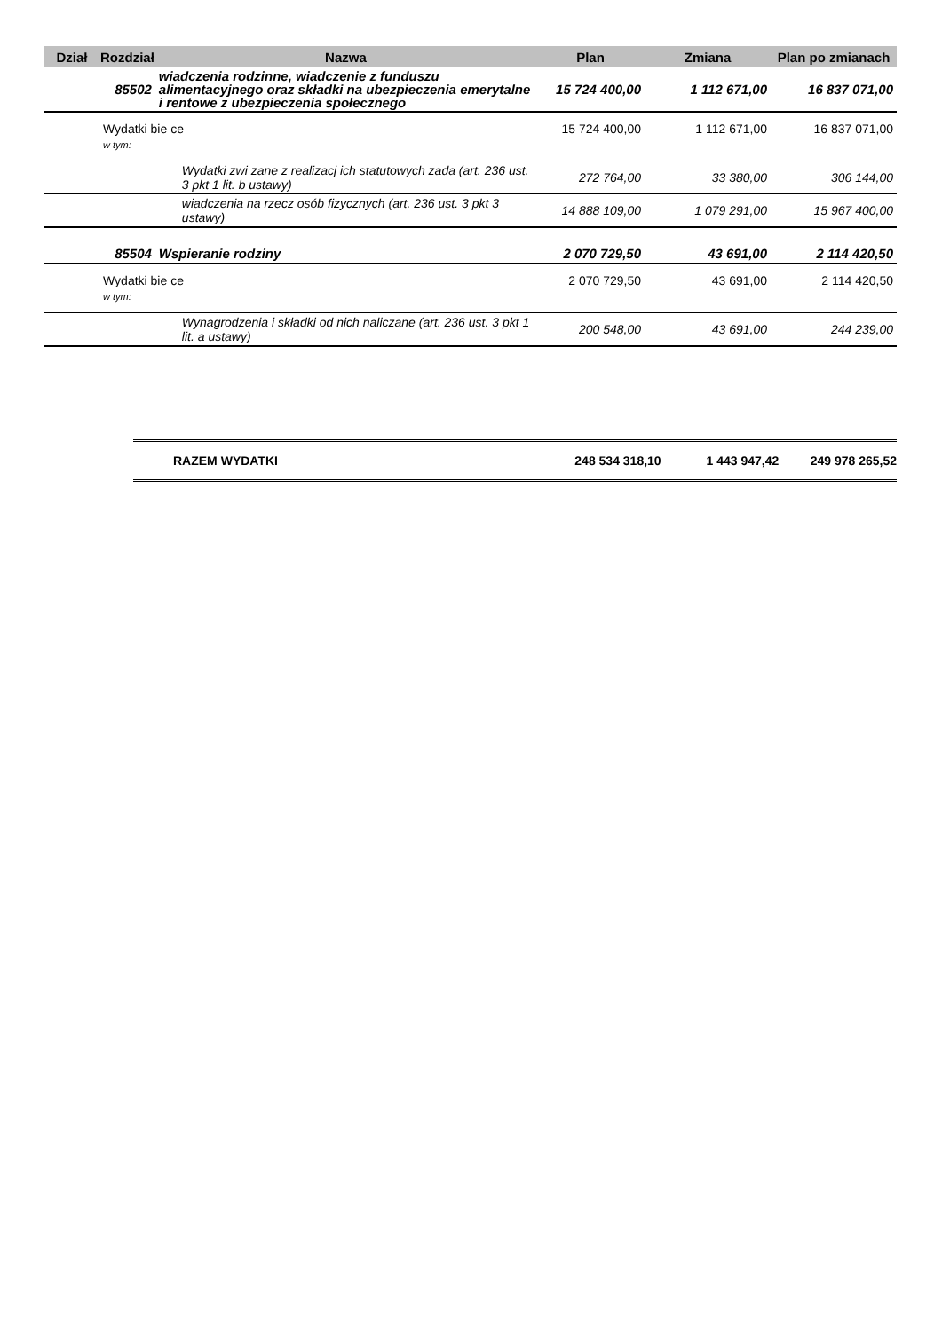| Dział | Rozdział | Nazwa | Plan | Zmiana | Plan po zmianach |
| --- | --- | --- | --- | --- | --- |
| 85502 | | wiadczenia rodzinne, wiadczenie z funduszu alimentacyjnego oraz składki na ubezpieczenia emerytalne i rentowe z ubezpieczenia społecznego | 15 724 400,00 | 1 112 671,00 | 16 837 071,00 |
| | Wydatki bie ce | | 15 724 400,00 | 1 112 671,00 | 16 837 071,00 |
| | w tym: | | | | |
| | | Wydatki zwi zane z realizacj ich statutowych zada (art. 236 ust. 3 pkt 1 lit. b ustawy) | 272 764,00 | 33 380,00 | 306 144,00 |
| | | wiadczenia na rzecz osób fizycznych (art. 236 ust. 3 pkt 3 ustawy) | 14 888 109,00 | 1 079 291,00 | 15 967 400,00 |
| 85504 | | Wspieranie rodziny | 2 070 729,50 | 43 691,00 | 2 114 420,50 |
| | Wydatki bie ce | | 2 070 729,50 | 43 691,00 | 2 114 420,50 |
| | w tym: | | | | |
| | | Wynagrodzenia i składki od nich naliczane (art. 236 ust. 3 pkt 1 lit. a ustawy) | 200 548,00 | 43 691,00 | 244 239,00 |
RAZEM WYDATKI 248 534 318,10 1 443 947,42 249 978 265,52